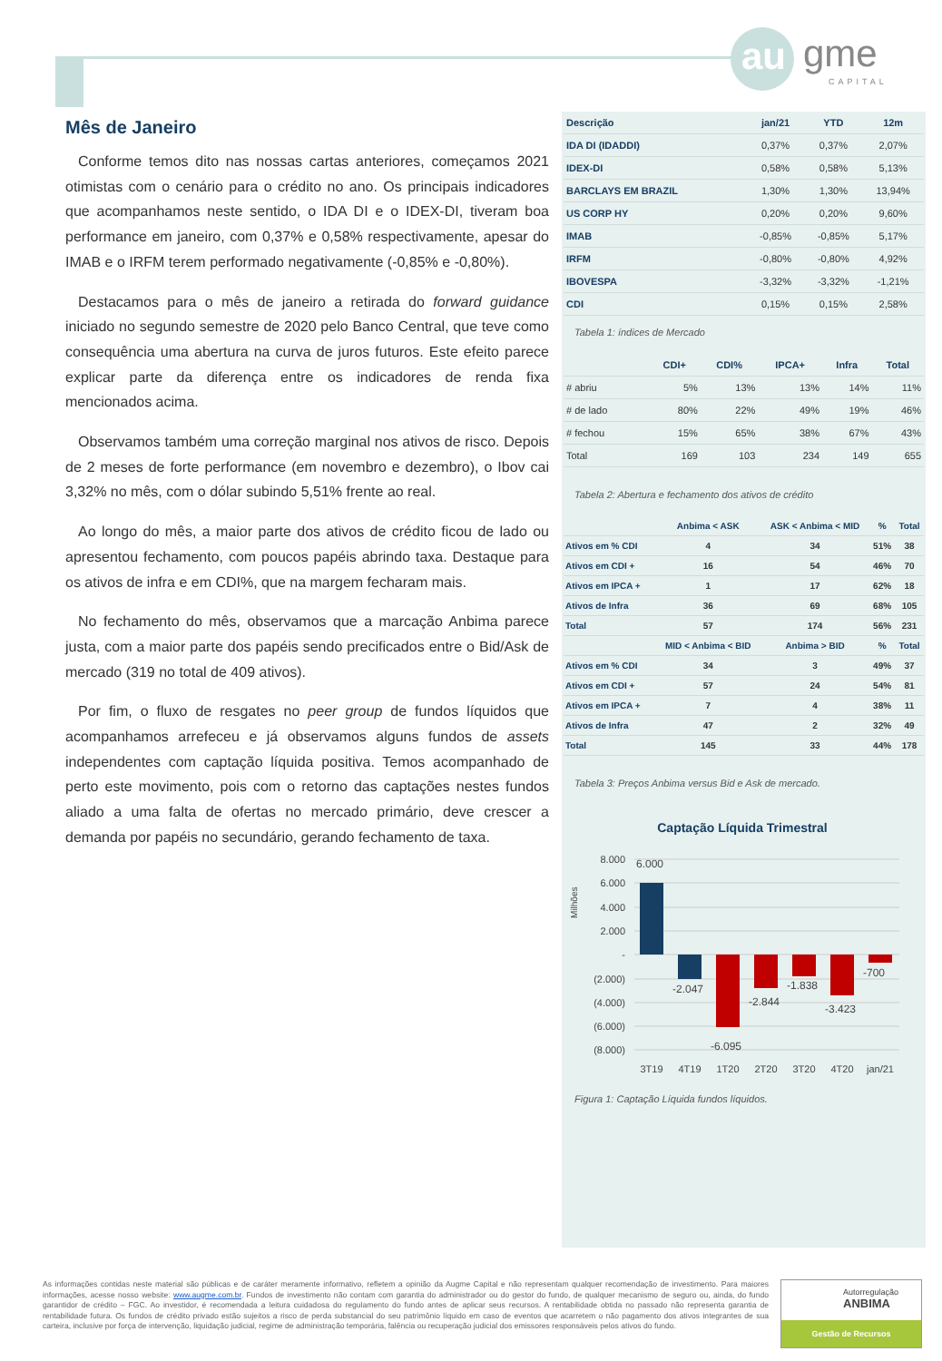au gme
CAPITAL
Mês de Janeiro
Conforme temos dito nas nossas cartas anteriores, começamos 2021 otimistas com o cenário para o crédito no ano. Os principais indicadores que acompanhamos neste sentido, o IDA DI e o IDEX-DI, tiveram boa performance em janeiro, com 0,37% e 0,58% respectivamente, apesar do IMAB e o IRFM terem performado negativamente (-0,85% e -0,80%).
Destacamos para o mês de janeiro a retirada do forward guidance iniciado no segundo semestre de 2020 pelo Banco Central, que teve como consequência uma abertura na curva de juros futuros. Este efeito parece explicar parte da diferença entre os indicadores de renda fixa mencionados acima.
Observamos também uma correção marginal nos ativos de risco. Depois de 2 meses de forte performance (em novembro e dezembro), o Ibov cai 3,32% no mês, com o dólar subindo 5,51% frente ao real.
Ao longo do mês, a maior parte dos ativos de crédito ficou de lado ou apresentou fechamento, com poucos papéis abrindo taxa. Destaque para os ativos de infra e em CDI%, que na margem fecharam mais.
No fechamento do mês, observamos que a marcação Anbima parece justa, com a maior parte dos papéis sendo precificados entre o Bid/Ask de mercado (319 no total de 409 ativos).
Por fim, o fluxo de resgates no peer group de fundos líquidos que acompanhamos arrefeceu e já observamos alguns fundos de assets independentes com captação líquida positiva. Temos acompanhado de perto este movimento, pois com o retorno das captações nestes fundos aliado a uma falta de ofertas no mercado primário, deve crescer a demanda por papéis no secundário, gerando fechamento de taxa.
| Descrição | jan/21 | YTD | 12m |
| --- | --- | --- | --- |
| IDA DI (IDADDI) | 0,37% | 0,37% | 2,07% |
| IDEX-DI | 0,58% | 0,58% | 5,13% |
| BARCLAYS EM BRAZIL | 1,30% | 1,30% | 13,94% |
| US CORP HY | 0,20% | 0,20% | 9,60% |
| IMAB | -0,85% | -0,85% | 5,17% |
| IRFM | -0,80% | -0,80% | 4,92% |
| IBOVESPA | -3,32% | -3,32% | -1,21% |
| CDI | 0,15% | 0,15% | 2,58% |
Tabela 1: índices de Mercado
| | CDI+ | CDI% | IPCA+ | Infra | Total |
| --- | --- | --- | --- | --- | --- |
| # abriu | 5% | 13% | 13% | 14% | 11% |
| # de lado | 80% | 22% | 49% | 19% | 46% |
| # fechou | 15% | 65% | 38% | 67% | 43% |
| Total | 169 | 103 | 234 | 149 | 655 |
Tabela 2: Abertura e fechamento dos ativos de crédito
| | Anbima < ASK | ASK < Anbima < MID | % | Total |
| --- | --- | --- | --- | --- |
| Ativos em % CDI | 4 | 34 | 51% | 38 |
| Ativos em CDI + | 16 | 54 | 46% | 70 |
| Ativos em IPCA + | 1 | 17 | 62% | 18 |
| Ativos de Infra | 36 | 69 | 68% | 105 |
| Total | 57 | 174 | 56% | 231 |
| | MID < Anbima < BID | Anbima > BID | % | Total |
| Ativos em % CDI | 34 | 3 | 49% | 37 |
| Ativos em CDI + | 57 | 24 | 54% | 81 |
| Ativos em IPCA + | 7 | 4 | 38% | 11 |
| Ativos de Infra | 47 | 2 | 32% | 49 |
| Total | 145 | 33 | 44% | 178 |
Tabela 3: Preços Anbima versus Bid e Ask de mercado.
Captação Líquida Trimestral
8.000
6.000
4.000
2.000
-
(2.000)
(4.000)
(6.000)
(8.000)
Milhões
6.000
-2.047
-6.095
-2.844
-1.838
-3.423
-700
3T19
4T19
1T20
2T20
3T20
4T20
jan/21
Figura 1: Captação Líquida fundos líquidos.
As informações contidas neste material são públicas e de caráter meramente informativo, refletem a opinião da Augme Capital e não representam qualquer recomendação de investimento. Para maiores informações, acesse nosso website: www.augme.com.br. Fundos de investimento não contam com garantia do administrador ou do gestor do fundo, de qualquer mecanismo de seguro ou, ainda, do fundo garantidor de crédito – FGC. Ao investidor, é recomendada a leitura cuidadosa do regulamento do fundo antes de aplicar seus recursos. A rentabilidade obtida no passado não representa garantia de rentabilidade futura. Os fundos de crédito privado estão sujeitos a risco de perda substancial do seu patrimônio líquido em caso de eventos que acarretem o não pagamento dos ativos integrantes de sua carteira, inclusive por força de intervenção, liquidação judicial, regime de administração temporária, falência ou recuperação judicial dos emissores responsáveis pelos ativos do fundo.
Autorregulação
ANBIMA
Gestão de Recursos